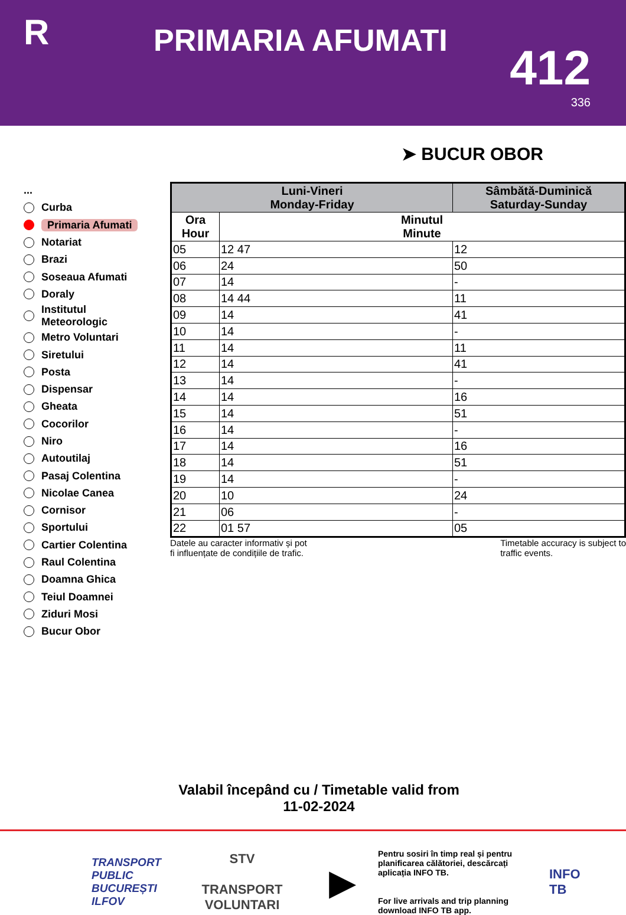R
PRIMARIA AFUMATI
412
336
➤ BUCUR OBOR
...
Curba
Primaria Afumati
Notariat
Brazi
Soseaua Afumati
Doraly
Institutul
Meteorologic
Metro Voluntari
Siretului
Posta
Dispensar
Gheata
Cocorilor
Niro
Autoutilaj
Pasaj Colentina
Nicolae Canea
Cornisor
Sportului
Cartier Colentina
Raul Colentina
Doamna Ghica
Teiul Doamnei
Ziduri Mosi
Bucur Obor
| Luni-Vineri Monday-Friday | | Sâmbătă-Duminică Saturday-Sunday |
| --- | --- | --- |
| Ora Hour | Minutul Minute | |
| 05 | 12 47 | 12 |
| 06 | 24 | 50 |
| 07 | 14 | - |
| 08 | 14 44 | 11 |
| 09 | 14 | 41 |
| 10 | 14 | - |
| 11 | 14 | 11 |
| 12 | 14 | 41 |
| 13 | 14 | - |
| 14 | 14 | 16 |
| 15 | 14 | 51 |
| 16 | 14 | - |
| 17 | 14 | 16 |
| 18 | 14 | 51 |
| 19 | 14 | - |
| 20 | 10 | 24 |
| 21 | 06 | - |
| 22 | 01 57 | 05 |
Datele au caracter informativ și pot
fi influențate de condițiile de trafic. Timetable accuracy is subject to
traffic events.
Valabil începând cu / Timetable valid from
11-02-2024
TRANSPORT
PUBLIC
BUCUREȘTI
ILFOV
STV
TRANSPORT
VOLUNTARI
▶
Pentru sosiri în timp real și pentru planificarea călătoriei, descărcați aplicația INFO TB.
For live arrivals and trip planning download INFO TB app.
INFO
TB